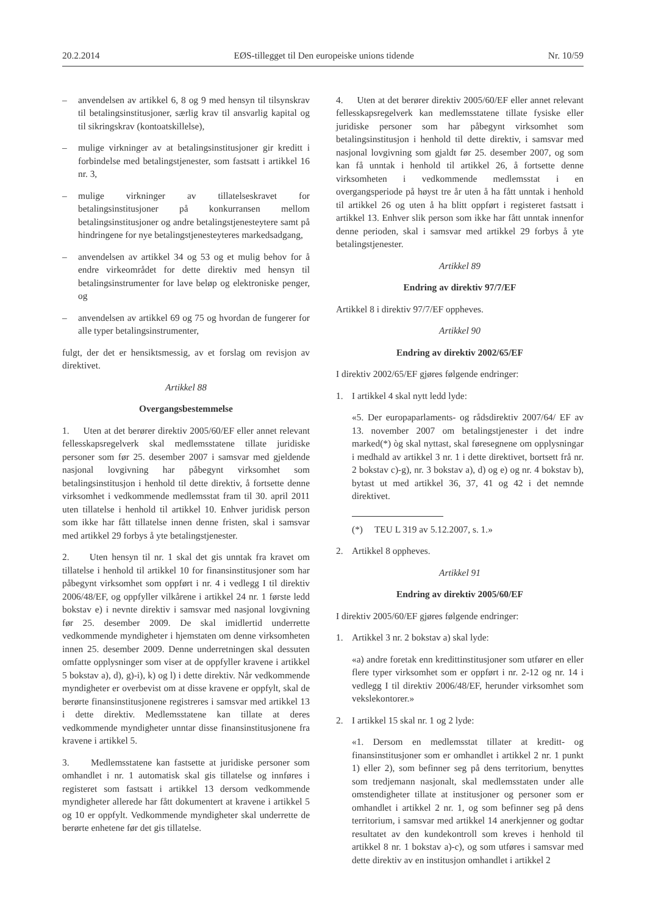20.2.2014 EØS-tillegget til Den europeiske unions tidende Nr. 10/59
– anvendelsen av artikkel 6, 8 og 9 med hensyn til tilsynskrav til betalingsinstitusjoner, særlig krav til ansvarlig kapital og til sikringskrav (kontoatskillelse),
– mulige virkninger av at betalingsinstitusjoner gir kreditt i forbindelse med betalingstjenester, som fastsatt i artikkel 16 nr. 3,
– mulige virkninger av tillatelseskravet for betalingsinstitusjoner på konkurransen mellom betalingsinstitusjoner og andre betalingstjenesteytere samt på hindringene for nye betalingstjenesteyteres markedsadgang,
– anvendelsen av artikkel 34 og 53 og et mulig behov for å endre virkeområdet for dette direktiv med hensyn til betalingsinstrumenter for lave beløp og elektroniske penger, og
– anvendelsen av artikkel 69 og 75 og hvordan de fungerer for alle typer betalingsinstrumenter,
fulgt, der det er hensiktsmessig, av et forslag om revisjon av direktivet.
Artikkel 88
Overgangsbestemmelse
1. Uten at det berører direktiv 2005/60/EF eller annet relevant fellesskapsregelverk skal medlemsstatene tillate juridiske personer som før 25. desember 2007 i samsvar med gjeldende nasjonal lovgivning har påbegynt virksomhet som betalingsinstitusjon i henhold til dette direktiv, å fortsette denne virksomhet i vedkommende medlemsstat fram til 30. april 2011 uten tillatelse i henhold til artikkel 10. Enhver juridisk person som ikke har fått tillatelse innen denne fristen, skal i samsvar med artikkel 29 forbys å yte betalingstjenester.
2. Uten hensyn til nr. 1 skal det gis unntak fra kravet om tillatelse i henhold til artikkel 10 for finansinstitusjoner som har påbegynt virksomhet som oppført i nr. 4 i vedlegg I til direktiv 2006/48/EF, og oppfyller vilkårene i artikkel 24 nr. 1 første ledd bokstav e) i nevnte direktiv i samsvar med nasjonal lovgivning før 25. desember 2009. De skal imidlertid underrette vedkommende myndigheter i hjemstaten om denne virksomheten innen 25. desember 2009. Denne underretningen skal dessuten omfatte opplysninger som viser at de oppfyller kravene i artikkel 5 bokstav a), d), g)-i), k) og l) i dette direktiv. Når vedkommende myndigheter er overbevist om at disse kravene er oppfylt, skal de berørte finansinstitusjonene registreres i samsvar med artikkel 13 i dette direktiv. Medlemsstatene kan tillate at deres vedkommende myndigheter unntar disse finansinstitusjonene fra kravene i artikkel 5.
3. Medlemsstatene kan fastsette at juridiske personer som omhandlet i nr. 1 automatisk skal gis tillatelse og innføres i registeret som fastsatt i artikkel 13 dersom vedkommende myndigheter allerede har fått dokumentert at kravene i artikkel 5 og 10 er oppfylt. Vedkommende myndigheter skal underrette de berørte enhetene før det gis tillatelse.
4. Uten at det berører direktiv 2005/60/EF eller annet relevant fellesskapsregelverk kan medlemsstatene tillate fysiske eller juridiske personer som har påbegynt virksomhet som betalingsinstitusjon i henhold til dette direktiv, i samsvar med nasjonal lovgivning som gjaldt før 25. desember 2007, og som kan få unntak i henhold til artikkel 26, å fortsette denne virksomheten i vedkommende medlemsstat i en overgangsperiode på høyst tre år uten å ha fått unntak i henhold til artikkel 26 og uten å ha blitt oppført i registeret fastsatt i artikkel 13. Enhver slik person som ikke har fått unntak innenfor denne perioden, skal i samsvar med artikkel 29 forbys å yte betalingstjenester.
Artikkel 89
Endring av direktiv 97/7/EF
Artikkel 8 i direktiv 97/7/EF oppheves.
Artikkel 90
Endring av direktiv 2002/65/EF
I direktiv 2002/65/EF gjøres følgende endringer:
1. I artikkel 4 skal nytt ledd lyde:
«5. Der europaparlaments- og rådsdirektiv 2007/64/ EF av 13. november 2007 om betalingstjenester i det indre marked(*) òg skal nyttast, skal føresegnene om opplysningar i medhald av artikkel 3 nr. 1 i dette direktivet, bortsett frå nr. 2 bokstav c)-g), nr. 3 bokstav a), d) og e) og nr. 4 bokstav b), bytast ut med artikkel 36, 37, 41 og 42 i det nemnde direktivet.
(*) TEU L 319 av 5.12.2007, s. 1.»
2. Artikkel 8 oppheves.
Artikkel 91
Endring av direktiv 2005/60/EF
I direktiv 2005/60/EF gjøres følgende endringer:
1. Artikkel 3 nr. 2 bokstav a) skal lyde:
«a) andre foretak enn kredittinstitusjoner som utfører en eller flere typer virksomhet som er oppført i nr. 2-12 og nr. 14 i vedlegg I til direktiv 2006/48/EF, herunder virksomhet som vekslekontorer.»
2. I artikkel 15 skal nr. 1 og 2 lyde:
«1. Dersom en medlemsstat tillater at kreditt- og finansinstitusjoner som er omhandlet i artikkel 2 nr. 1 punkt 1) eller 2), som befinner seg på dens territorium, benyttes som tredjemann nasjonalt, skal medlemsstaten under alle omstendigheter tillate at institusjoner og personer som er omhandlet i artikkel 2 nr. 1, og som befinner seg på dens territorium, i samsvar med artikkel 14 anerkjenner og godtar resultatet av den kundekontroll som kreves i henhold til artikkel 8 nr. 1 bokstav a)-c), og som utføres i samsvar med dette direktiv av en institusjon omhandlet i artikkel 2